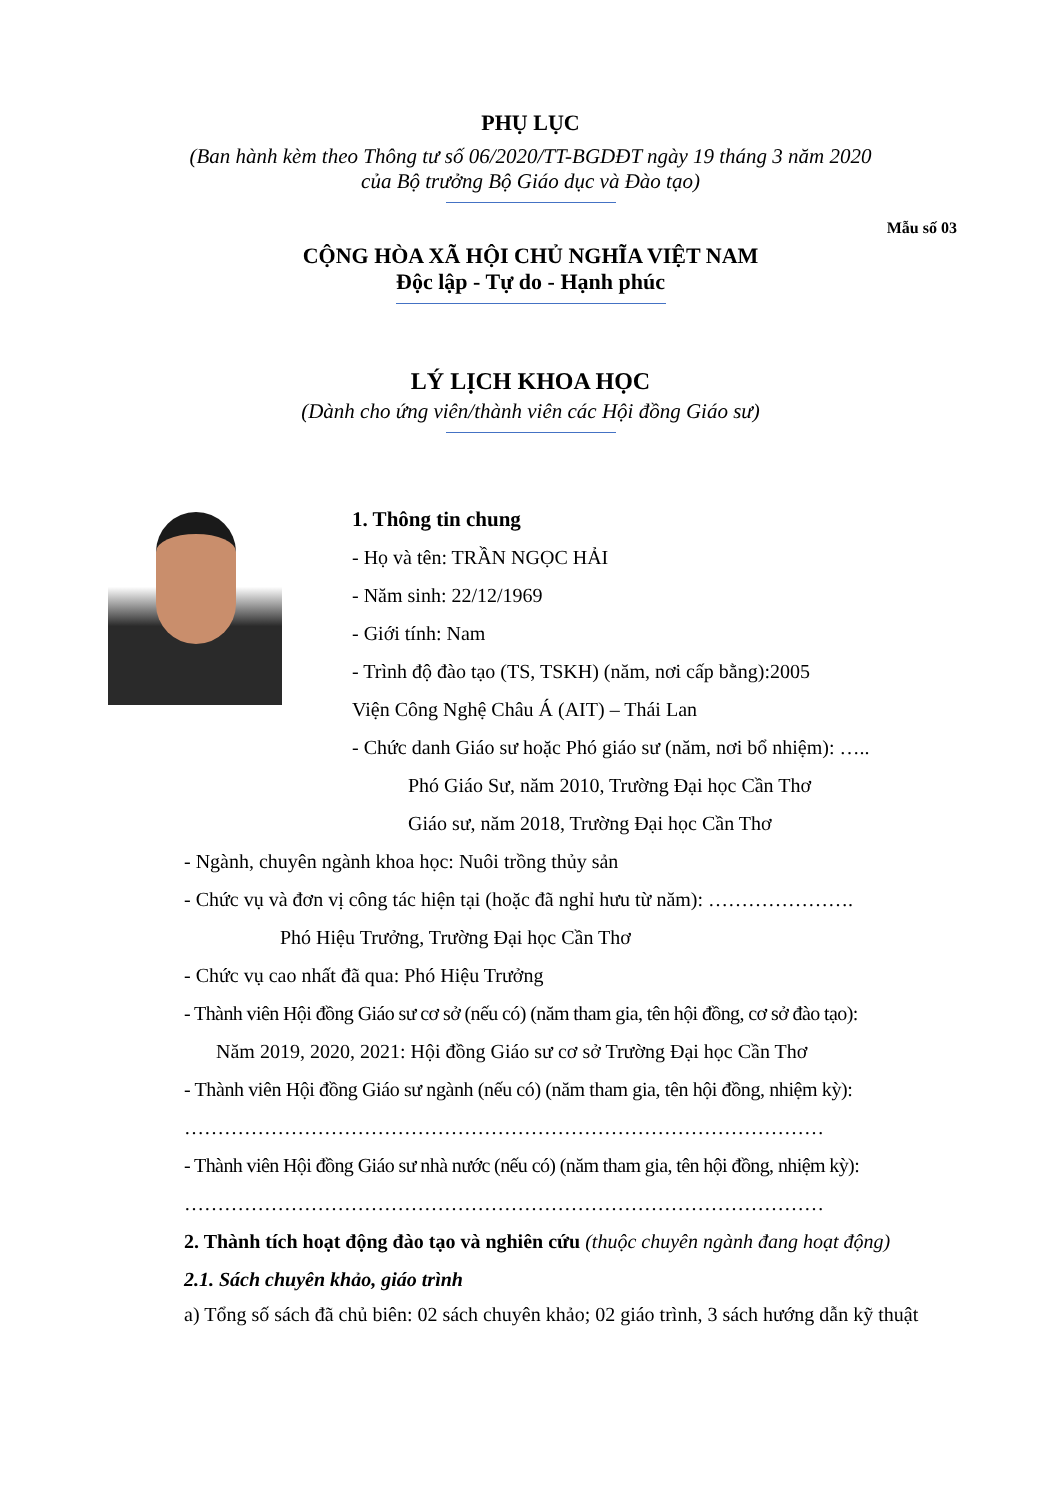PHỤ LỤC
(Ban hành kèm theo Thông tư số 06/2020/TT-BGDĐT ngày 19 tháng 3 năm 2020
của Bộ trưởng Bộ Giáo dục và Đào tạo)
Mẫu số 03
CỘNG HÒA XÃ HỘI CHỦ NGHĨA VIỆT NAM
Độc lập - Tự do - Hạnh phúc
LÝ LỊCH KHOA HỌC
(Dành cho ứng viên/thành viên các Hội đồng Giáo sư)
1. Thông tin chung
- Họ và tên: TRẦN NGỌC HẢI
- Năm sinh: 22/12/1969
- Giới tính: Nam
- Trình độ đào tạo (TS, TSKH) (năm, nơi cấp bằng):2005
Viện Công Nghệ Châu Á (AIT) – Thái Lan
- Chức danh Giáo sư hoặc Phó giáo sư (năm, nơi bổ nhiệm): …..
Phó Giáo Sư, năm 2010, Trường Đại học Cần Thơ
Giáo sư, năm 2018, Trường Đại học Cần Thơ
- Ngành, chuyên ngành khoa học: Nuôi trồng thủy sản
- Chức vụ và đơn vị công tác hiện tại (hoặc đã nghỉ hưu từ năm): ………………….
Phó Hiệu Trưởng, Trường Đại học Cần Thơ
- Chức vụ cao nhất đã qua: Phó Hiệu Trưởng
- Thành viên Hội đồng Giáo sư cơ sở (nếu có) (năm tham gia, tên hội đồng, cơ sở đào tạo):
Năm 2019, 2020, 2021: Hội đồng Giáo sư cơ sở Trường Đại học Cần Thơ
- Thành viên Hội đồng Giáo sư ngành (nếu có) (năm tham gia, tên hội đồng, nhiệm kỳ):
……………………………………………………………………………………
- Thành viên Hội đồng Giáo sư nhà nước (nếu có) (năm tham gia, tên hội đồng, nhiệm kỳ):
……………………………………………………………………………………
2. Thành tích hoạt động đào tạo và nghiên cứu (thuộc chuyên ngành đang hoạt động)
2.1. Sách chuyên khảo, giáo trình
a) Tổng số sách đã chủ biên: 02 sách chuyên khảo; 02 giáo trình, 3 sách hướng dẫn kỹ thuật